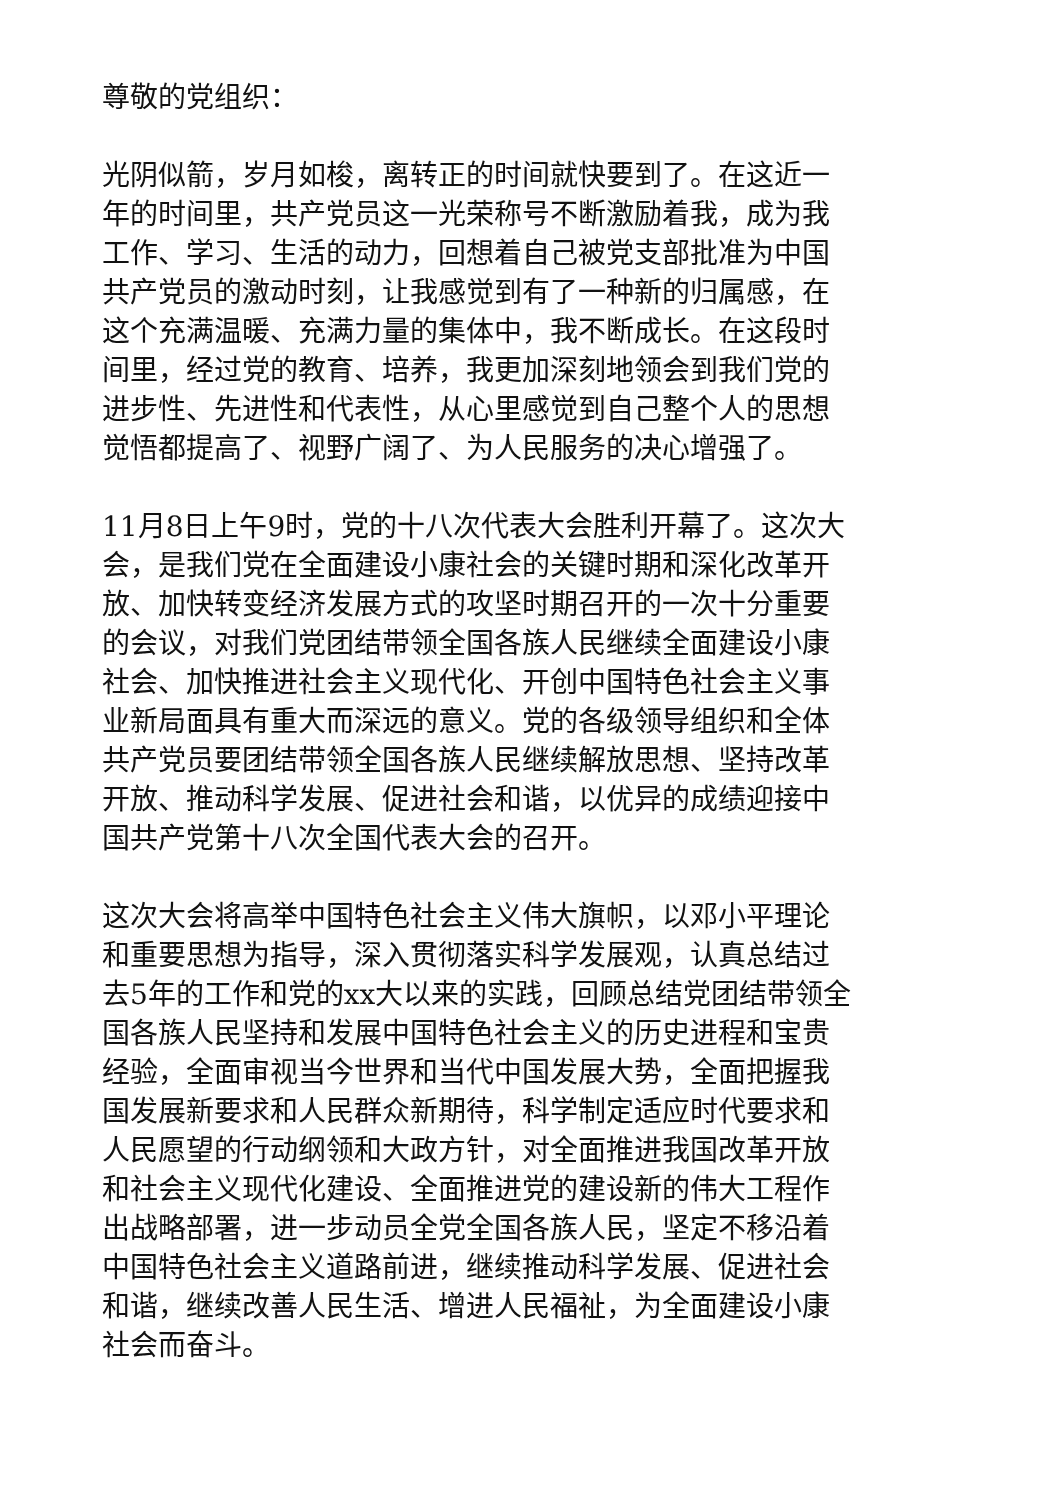尊敬的党组织：
光阴似箭，岁月如梭，离转正的时间就快要到了。在这近一
年的时间里，共产党员这一光荣称号不断激励着我，成为我
工作、学习、生活的动力，回想着自己被党支部批准为中国
共产党员的激动时刻，让我感觉到有了一种新的归属感，在
这个充满温暖、充满力量的集体中，我不断成长。在这段时
间里，经过党的教育、培养，我更加深刻地领会到我们党的
进步性、先进性和代表性，从心里感觉到自己整个人的思想
觉悟都提高了、视野广阔了、为人民服务的决心增强了。
11月8日上午9时，党的十八次代表大会胜利开幕了。这次大
会，是我们党在全面建设小康社会的关键时期和深化改革开
放、加快转变经济发展方式的攻坚时期召开的一次十分重要
的会议，对我们党团结带领全国各族人民继续全面建设小康
社会、加快推进社会主义现代化、开创中国特色社会主义事
业新局面具有重大而深远的意义。党的各级领导组织和全体
共产党员要团结带领全国各族人民继续解放思想、坚持改革
开放、推动科学发展、促进社会和谐，以优异的成绩迎接中
国共产党第十八次全国代表大会的召开。
这次大会将高举中国特色社会主义伟大旗帜，以邓小平理论
和重要思想为指导，深入贯彻落实科学发展观，认真总结过
去5年的工作和党的xx大以来的实践，回顾总结党团结带领全
国各族人民坚持和发展中国特色社会主义的历史进程和宝贵
经验，全面审视当今世界和当代中国发展大势，全面把握我
国发展新要求和人民群众新期待，科学制定适应时代要求和
人民愿望的行动纲领和大政方针，对全面推进我国改革开放
和社会主义现代化建设、全面推进党的建设新的伟大工程作
出战略部署，进一步动员全党全国各族人民，坚定不移沿着
中国特色社会主义道路前进，继续推动科学发展、促进社会
和谐，继续改善人民生活、增进人民福祉，为全面建设小康
社会而奋斗。